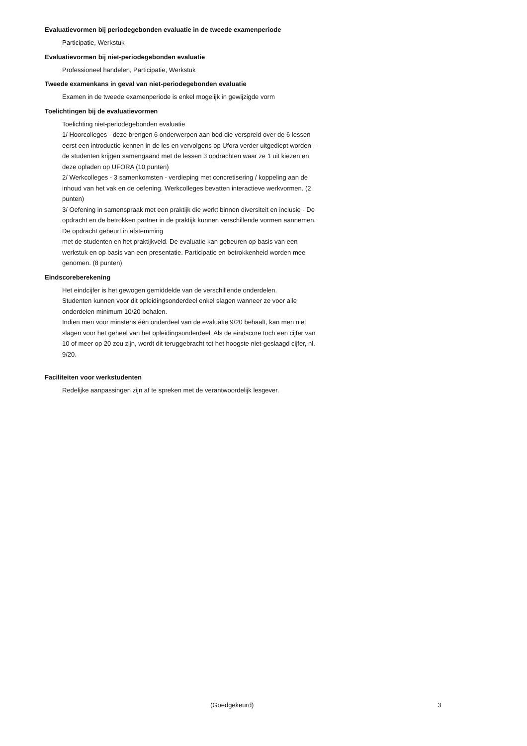Evaluatievormen bij periodegebonden evaluatie in de tweede examenperiode
Participatie, Werkstuk
Evaluatievormen bij niet-periodegebonden evaluatie
Professioneel handelen, Participatie, Werkstuk
Tweede examenkans in geval van niet-periodegebonden evaluatie
Examen in de tweede examenperiode is enkel mogelijk in gewijzigde vorm
Toelichtingen bij de evaluatievormen
Toelichting niet-periodegebonden evaluatie
1/ Hoorcolleges - deze brengen 6 onderwerpen aan bod die verspreid over de 6 lessen eerst een introductie kennen in de les en vervolgens op Ufora verder uitgediept worden - de studenten krijgen samengaand met de lessen 3 opdrachten waar ze 1 uit kiezen en deze opladen op UFORA (10 punten)
2/ Werkcolleges - 3 samenkomsten - verdieping met concretisering / koppeling aan de inhoud van het vak en de oefening. Werkcolleges bevatten interactieve werkvormen. (2 punten)
3/ Oefening in samenspraak met een praktijk die werkt binnen diversiteit en inclusie - De opdracht en de betrokken partner in de praktijk kunnen verschillende vormen aannemen. De opdracht gebeurt in afstemming
met de studenten en het praktijkveld. De evaluatie kan gebeuren op basis van een werkstuk en op basis van een presentatie. Participatie en betrokkenheid worden mee genomen. (8 punten)
Eindscoreberekening
Het eindcijfer is het gewogen gemiddelde van de verschillende onderdelen.
Studenten kunnen voor dit opleidingsonderdeel enkel slagen wanneer ze voor alle onderdelen minimum 10/20 behalen.
Indien men voor minstens één onderdeel van de evaluatie 9/20 behaalt, kan men niet slagen voor het geheel van het opleidingsonderdeel. Als de eindscore toch een cijfer van 10 of meer op 20 zou zijn, wordt dit teruggebracht tot het hoogste niet-geslaagd cijfer, nl. 9/20.
Faciliteiten voor werkstudenten
Redelijke aanpassingen zijn af te spreken met de verantwoordelijk lesgever.
(Goedgekeurd) 3